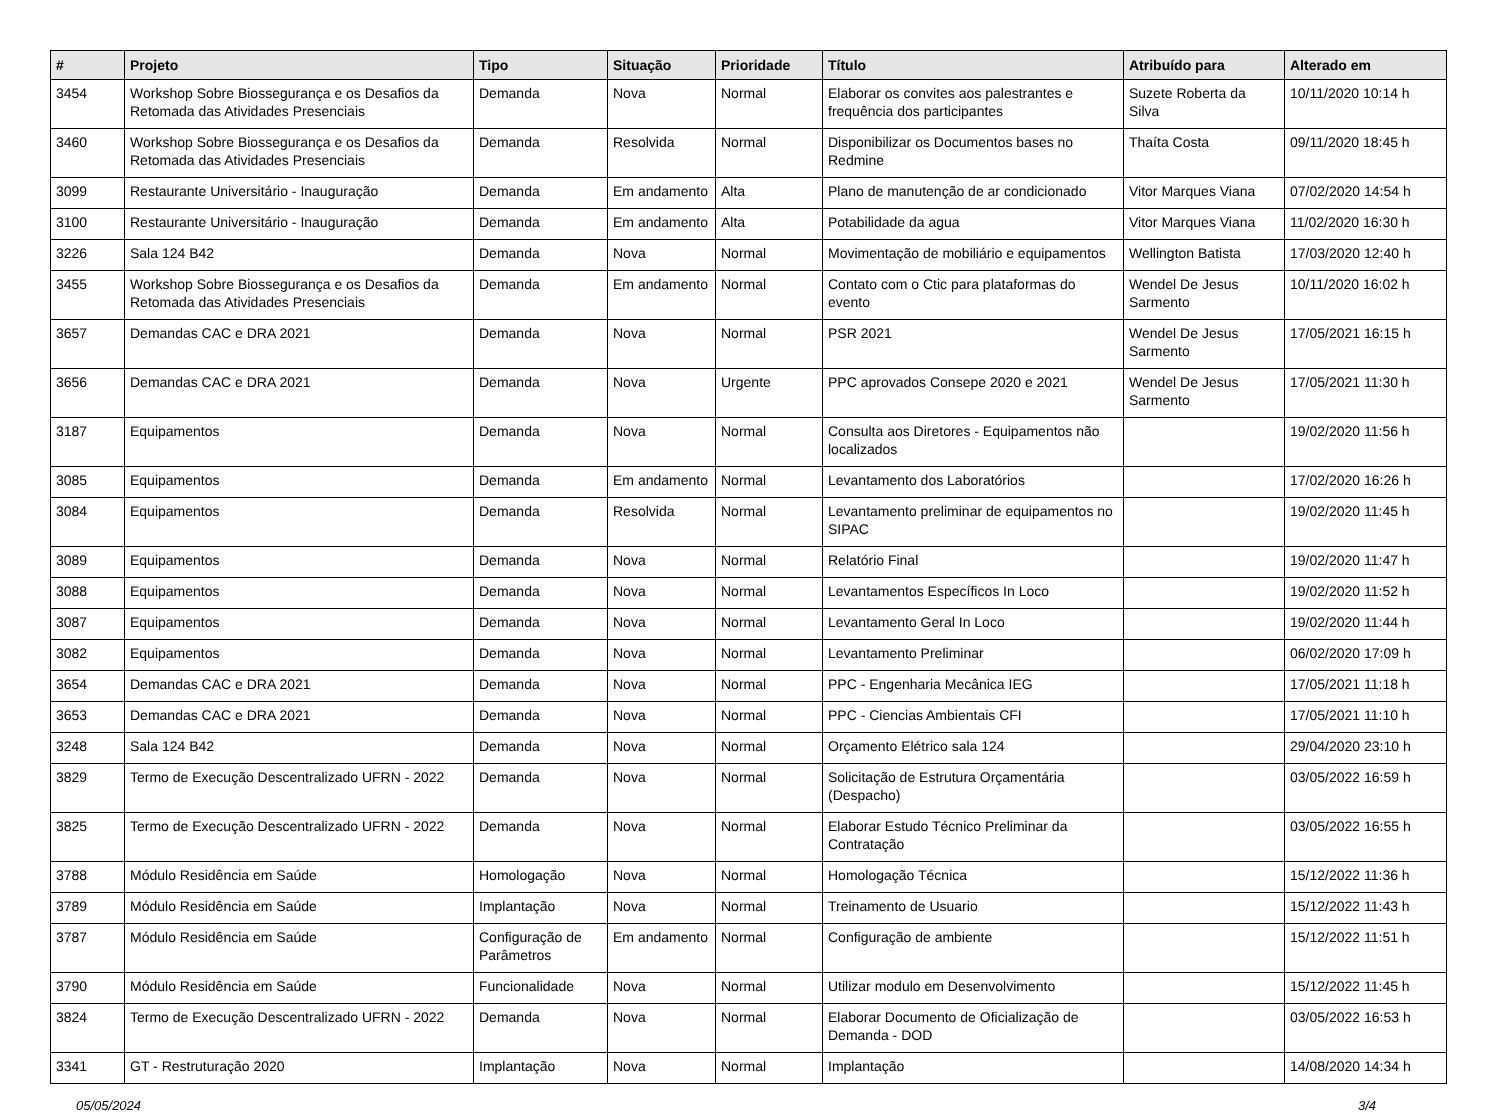| # | Projeto | Tipo | Situação | Prioridade | Título | Atribuído para | Alterado em |
| --- | --- | --- | --- | --- | --- | --- | --- |
| 3454 | Workshop Sobre Biossegurança e os Desafios da Retomada das Atividades Presenciais | Demanda | Nova | Normal | Elaborar os convites aos palestrantes e frequência dos participantes | Suzete Roberta da Silva | 10/11/2020 10:14 h |
| 3460 | Workshop Sobre Biossegurança e os Desafios da Retomada das Atividades Presenciais | Demanda | Resolvida | Normal | Disponibilizar os Documentos bases no Redmine | Thaíta Costa | 09/11/2020 18:45 h |
| 3099 | Restaurante Universitário - Inauguração | Demanda | Em andamento | Alta | Plano de manutenção de ar condicionado | Vitor Marques Viana | 07/02/2020 14:54 h |
| 3100 | Restaurante Universitário - Inauguração | Demanda | Em andamento | Alta | Potabilidade da agua | Vitor Marques Viana | 11/02/2020 16:30 h |
| 3226 | Sala 124 B42 | Demanda | Nova | Normal | Movimentação de mobiliário e equipamentos | Wellington Batista | 17/03/2020 12:40 h |
| 3455 | Workshop Sobre Biossegurança e os Desafios da Retomada das Atividades Presenciais | Demanda | Em andamento | Normal | Contato com o Ctic para plataformas do evento | Wendel De Jesus Sarmento | 10/11/2020 16:02 h |
| 3657 | Demandas CAC e DRA 2021 | Demanda | Nova | Normal | PSR 2021 | Wendel De Jesus Sarmento | 17/05/2021 16:15 h |
| 3656 | Demandas CAC e DRA 2021 | Demanda | Nova | Urgente | PPC aprovados Consepe 2020 e 2021 | Wendel De Jesus Sarmento | 17/05/2021 11:30 h |
| 3187 | Equipamentos | Demanda | Nova | Normal | Consulta aos Diretores - Equipamentos não localizados | | 19/02/2020 11:56 h |
| 3085 | Equipamentos | Demanda | Em andamento | Normal | Levantamento dos Laboratórios | | 17/02/2020 16:26 h |
| 3084 | Equipamentos | Demanda | Resolvida | Normal | Levantamento preliminar de equipamentos no SIPAC | | 19/02/2020 11:45 h |
| 3089 | Equipamentos | Demanda | Nova | Normal | Relatório Final | | 19/02/2020 11:47 h |
| 3088 | Equipamentos | Demanda | Nova | Normal | Levantamentos Específicos In Loco | | 19/02/2020 11:52 h |
| 3087 | Equipamentos | Demanda | Nova | Normal | Levantamento Geral In Loco | | 19/02/2020 11:44 h |
| 3082 | Equipamentos | Demanda | Nova | Normal | Levantamento Preliminar | | 06/02/2020 17:09 h |
| 3654 | Demandas CAC e DRA 2021 | Demanda | Nova | Normal | PPC - Engenharia Mecânica IEG | | 17/05/2021 11:18 h |
| 3653 | Demandas CAC e DRA 2021 | Demanda | Nova | Normal | PPC - Ciencias Ambientais CFI | | 17/05/2021 11:10 h |
| 3248 | Sala 124 B42 | Demanda | Nova | Normal | Orçamento Elétrico sala 124 | | 29/04/2020 23:10 h |
| 3829 | Termo de Execução Descentralizado UFRN - 2022 | Demanda | Nova | Normal | Solicitação de Estrutura Orçamentária (Despacho) | | 03/05/2022 16:59 h |
| 3825 | Termo de Execução Descentralizado UFRN - 2022 | Demanda | Nova | Normal | Elaborar Estudo Técnico Preliminar da Contratação | | 03/05/2022 16:55 h |
| 3788 | Módulo Residência em Saúde | Homologação | Nova | Normal | Homologação Técnica | | 15/12/2022 11:36 h |
| 3789 | Módulo Residência em Saúde | Implantação | Nova | Normal | Treinamento de Usuario | | 15/12/2022 11:43 h |
| 3787 | Módulo Residência em Saúde | Configuração de Parâmetros | Em andamento | Normal | Configuração de ambiente | | 15/12/2022 11:51 h |
| 3790 | Módulo Residência em Saúde | Funcionalidade | Nova | Normal | Utilizar modulo em Desenvolvimento | | 15/12/2022 11:45 h |
| 3824 | Termo de Execução Descentralizado UFRN - 2022 | Demanda | Nova | Normal | Elaborar Documento de Oficialização de Demanda - DOD | | 03/05/2022 16:53 h |
| 3341 | GT - Restruturação 2020 | Implantação | Nova | Normal | Implantação | | 14/08/2020 14:34 h |
05/05/2024 3/4